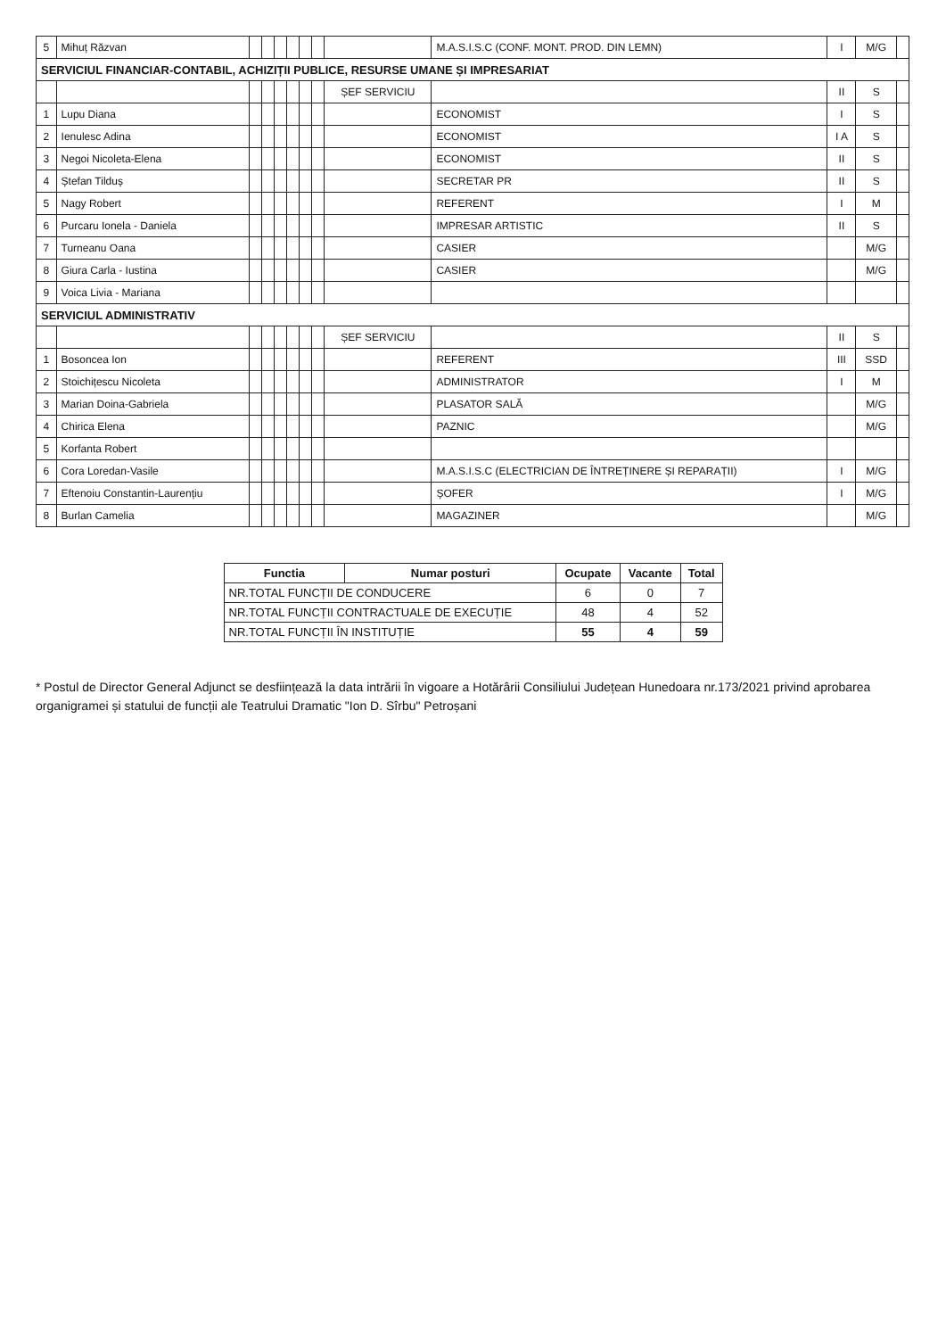| 5 | Mihuț Răzvan | | | | | | | | M.A.S.I.S.C (CONF. MONT. PROD. DIN LEMN) | I | M/G | |
| SERVICIUL FINANCIAR-CONTABIL, ACHIZIȚII PUBLICE, RESURSE UMANE ȘI IMPRESARIAT | | | | | | | | | | | | |
| | | | | | | | | ȘEF SERVICIU | | II | S | |
| 1 | Lupu Diana | | | | | | | | ECONOMIST | I | S | |
| 2 | Ienulesc Adina | | | | | | | | ECONOMIST | I A | S | |
| 3 | Negoi Nicoleta-Elena | | | | | | | | ECONOMIST | II | S | |
| 4 | Ștefan Tilduș | | | | | | | | SECRETAR PR | II | S | |
| 5 | Nagy Robert | | | | | | | | REFERENT | I | M | |
| 6 | Purcaru Ionela - Daniela | | | | | | | | IMPRESAR ARTISTIC | II | S | |
| 7 | Turneanu Oana | | | | | | | | CASIER | | M/G | |
| 8 | Giura Carla - Iustina | | | | | | | | CASIER | | M/G | |
| 9 | Voica Livia - Mariana | | | | | | | | | | | |
| SERVICIUL ADMINISTRATIV | | | | | | | | | | | | |
| | | | | | | | | ȘEF SERVICIU | | II | S | |
| 1 | Bosoncea Ion | | | | | | | | REFERENT | III | SSD | |
| 2 | Stoichițescu Nicoleta | | | | | | | | ADMINISTRATOR | I | M | |
| 3 | Marian Doina-Gabriela | | | | | | | | PLASATOR SALĂ | | M/G | |
| 4 | Chirica Elena | | | | | | | | PAZNIC | | M/G | |
| 5 | Korfanta Robert | | | | | | | | | | | |
| 6 | Cora Loredan-Vasile | | | | | | | | M.A.S.I.S.C (ELECTRICIAN DE ÎNTREȚINERE ȘI REPARAȚII) | I | M/G | |
| 7 | Eftenoiu Constantin-Laurențiu | | | | | | | | ȘOFER | I | M/G | |
| 8 | Burlan Camelia | | | | | | | | MAGAZINER | | M/G | |
| Functia | Numar posturi | Ocupate | Vacante | Total |
| --- | --- | --- | --- | --- |
| NR.TOTAL FUNCȚII DE CONDUCERE | | 6 | 0 | 7 |
| NR.TOTAL FUNCȚII CONTRACTUALE DE EXECUȚIE | | 48 | 4 | 52 |
| NR.TOTAL FUNCȚII ÎN INSTITUȚIE | | 55 | 4 | 59 |
* Postul de Director General Adjunct se desființează la data intrării în vigoare a Hotărârii Consiliului Județean Hunedoara nr.173/2021 privind aprobarea organigramei și statului de funcții ale Teatrului Dramatic "Ion D. Sîrbu" Petroșani